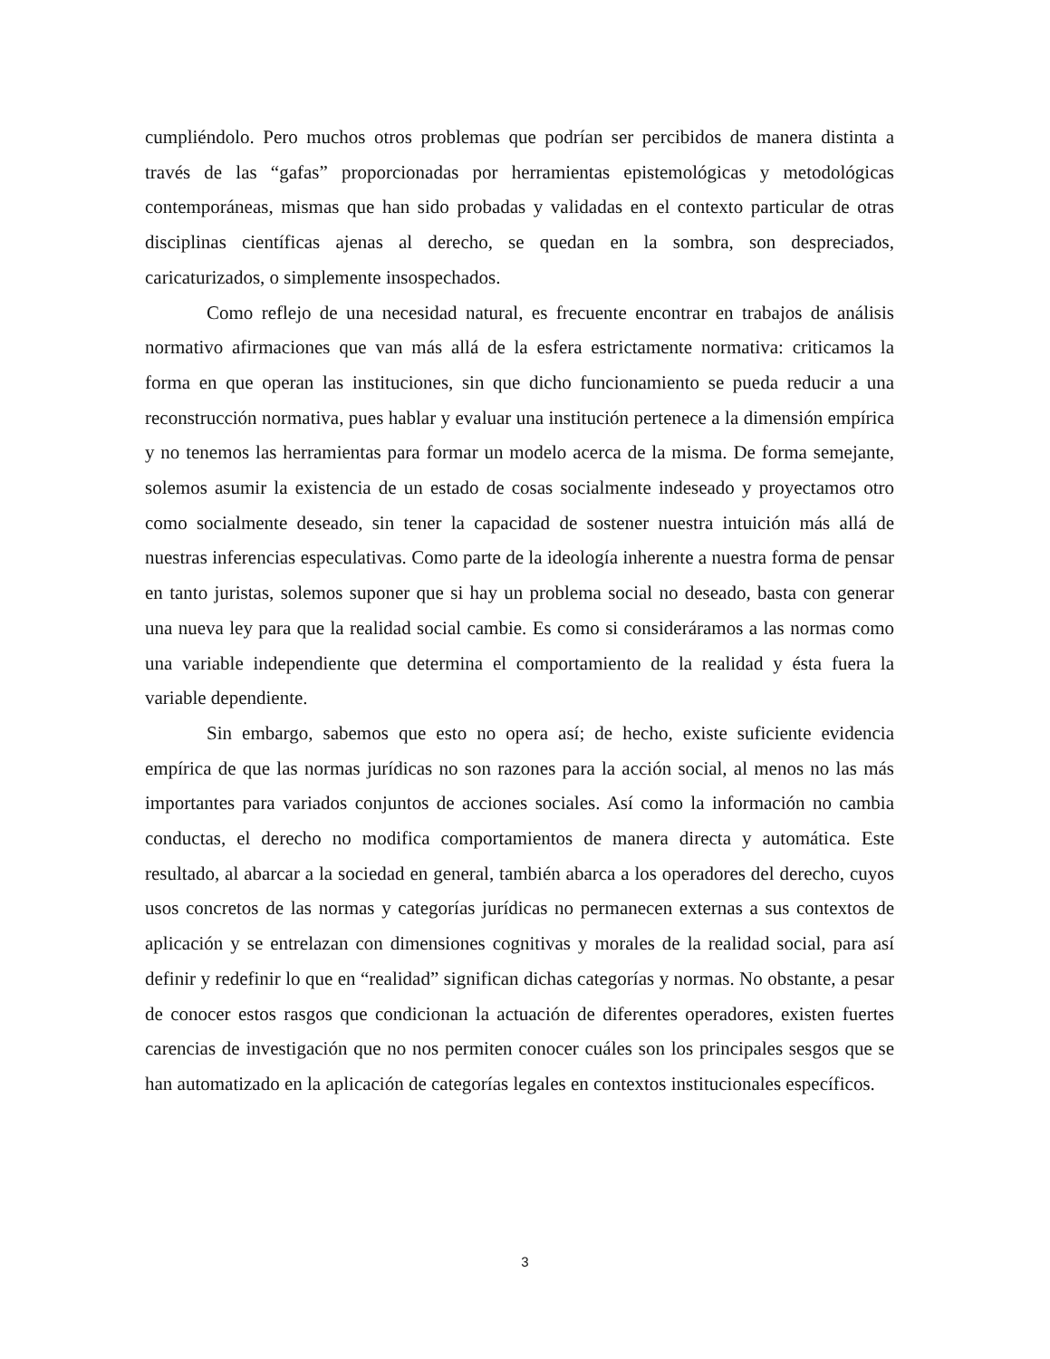cumpliéndolo. Pero muchos otros problemas que podrían ser percibidos de manera distinta a través de las “gafas” proporcionadas por herramientas epistemológicas y metodológicas contemporáneas, mismas que han sido probadas y validadas en el contexto particular de otras disciplinas científicas ajenas al derecho, se quedan en la sombra, son despreciados, caricaturizados, o simplemente insospechados.
Como reflejo de una necesidad natural, es frecuente encontrar en trabajos de análisis normativo afirmaciones que van más allá de la esfera estrictamente normativa: criticamos la forma en que operan las instituciones, sin que dicho funcionamiento se pueda reducir a una reconstrucción normativa, pues hablar y evaluar una institución pertenece a la dimensión empírica y no tenemos las herramientas para formar un modelo acerca de la misma. De forma semejante, solemos asumir la existencia de un estado de cosas socialmente indeseado y proyectamos otro como socialmente deseado, sin tener la capacidad de sostener nuestra intuición más allá de nuestras inferencias especulativas. Como parte de la ideología inherente a nuestra forma de pensar en tanto juristas, solemos suponer que si hay un problema social no deseado, basta con generar una nueva ley para que la realidad social cambie. Es como si consideráramos a las normas como una variable independiente que determina el comportamiento de la realidad y ésta fuera la variable dependiente.
Sin embargo, sabemos que esto no opera así; de hecho, existe suficiente evidencia empírica de que las normas jurídicas no son razones para la acción social, al menos no las más importantes para variados conjuntos de acciones sociales. Así como la información no cambia conductas, el derecho no modifica comportamientos de manera directa y automática. Este resultado, al abarcar a la sociedad en general, también abarca a los operadores del derecho, cuyos usos concretos de las normas y categorías jurídicas no permanecen externas a sus contextos de aplicación y se entrelazan con dimensiones cognitivas y morales de la realidad social, para así definir y redefinir lo que en “realidad” significan dichas categorías y normas. No obstante, a pesar de conocer estos rasgos que condicionan la actuación de diferentes operadores, existen fuertes carencias de investigación que no nos permiten conocer cuáles son los principales sesgos que se han automatizado en la aplicación de categorías legales en contextos institucionales específicos.
3